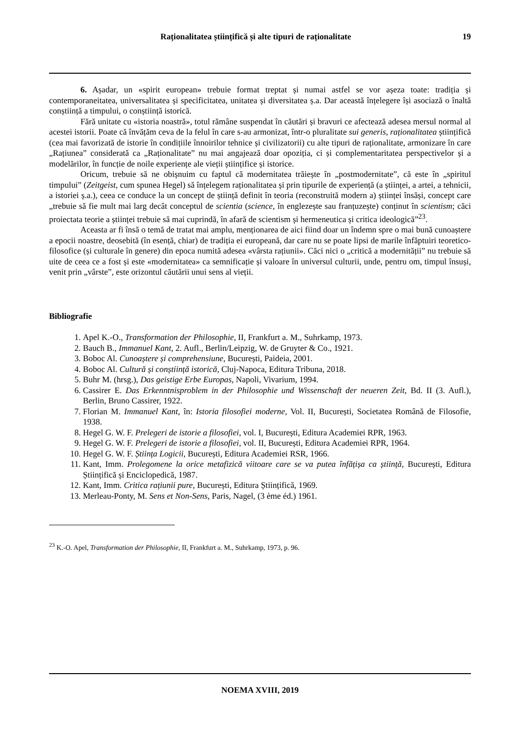Raționalitatea științifică și alte tipuri de raționalitate 19
6. Așadar, un «spirit european» trebuie format treptat și numai astfel se vor așeza toate: tradiția și contemporaneitatea, universalitatea și specificitatea, unitatea și diversitatea ș.a. Dar această înțelegere își asociază o înaltă conștiință a timpului, o conștiință istorică.
Fără unitate cu «istoria noastră», totul rămâne suspendat în căutări și bravuri ce afectează adesea mersul normal al acestei istorii. Poate că învățăm ceva de la felul în care s-au armonizat, într-o pluralitate sui generis, raționalitatea științifică (cea mai favorizată de istorie în condițiile înnoirilor tehnice și civilizatorii) cu alte tipuri de raționalitate, armonizare în care „Rațiunea” considerată ca „Raționalitate” nu mai angajează doar opoziția, ci și complementaritatea perspectivelor și a modelărilor, în funcție de noile experiențe ale vieții științifice și istorice.
Oricum, trebuie să ne obișnuim cu faptul că modernitatea trăiește în „postmodernitate”, că este în „spiritul timpului” (Zeitgeist, cum spunea Hegel) să înțelegem raționalitatea și prin tipurile de experiență (a științei, a artei, a tehnicii, a istoriei ș.a.), ceea ce conduce la un concept de știință definit în teoria (reconstruită modern a) științei însăși, concept care „trebuie să fie mult mai larg decât conceptul de scientia (science, în englezește sau franțuzește) conținut în scientism; căci proiectata teorie a științei trebuie să mai cuprindă, în afară de scientism și hermeneutica și critica ideologică”<sup>23</sup>.
Aceasta ar fi însă o temă de tratat mai amplu, menționarea de aici fiind doar un îndemn spre o mai bună cunoaștere a epocii noastre, deosebită (în esență, chiar) de tradiția ei europeană, dar care nu se poate lipsi de marile înfăptuiri teoretico-filosofice (și culturale în genere) din epoca numită adesea «vârsta rațiunii». Căci nici o „critică a modernității” nu trebuie să uite de ceea ce a fost și este «modernitatea» ca semnificație și valoare în universul culturii, unde, pentru om, timpul însuși, venit prin „vârste”, este orizontul căutării unui sens al vieții.
Bibliografie
1. Apel K.-O., Transformation der Philosophie, II, Frankfurt a. M., Suhrkamp, 1973.
2. Bauch B., Immanuel Kant, 2. Aufl., Berlin/Leipzig, W. de Gruyter & Co., 1921.
3. Boboc Al. Cunoaștere și comprehensiune, București, Paideia, 2001.
4. Boboc Al. Cultură și conștiință istorică, Cluj-Napoca, Editura Tribuna, 2018.
5. Buhr M. (hrsg.), Das geistige Erbe Europas, Napoli, Vivarium, 1994.
6. Cassirer E. Das Erkenntnisproblem in der Philosophie und Wissenschaft der neueren Zeit, Bd. II (3. Aufl.), Berlin, Bruno Cassirer, 1922.
7. Florian M. Immanuel Kant, în: Istoria filosofiei moderne, Vol. II, București, Societatea Română de Filosofie, 1938.
8. Hegel G. W. F. Prelegeri de istorie a filosofiei, vol. I, București, Editura Academiei RPR, 1963.
9. Hegel G. W. F. Prelegeri de istorie a filosofiei, vol. II, București, Editura Academiei RPR, 1964.
10. Hegel G. W. F. Știința Logicii, București, Editura Academiei RSR, 1966.
11. Kant, Imm. Prolegomene la orice metafizică viitoare care se va putea înfățișa ca știință, București, Editura Științifică și Enciclopedică, 1987.
12. Kant, Imm. Critica rațiunii pure, București, Editura Științifică, 1969.
13. Merleau-Ponty, M. Sens et Non-Sens, Paris, Nagel, (3 ème éd.) 1961.
<sup>23</sup> K.-O. Apel, Transformation der Philosophie, II, Frankfurt a. M., Suhrkamp, 1973, p. 96.
NOEMA XVIII, 2019